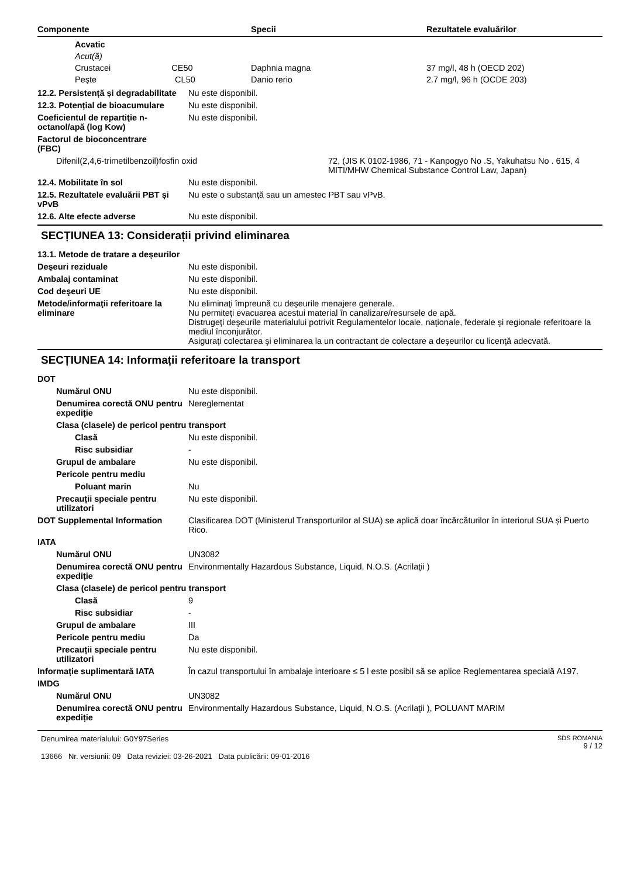| Componente | Specii | Rezultatele evaluărilor |
| --- | --- | --- |
| Acvatic | | |
| Acut(ă) | | |
| Crustacei CE50 | Daphnia magna | 37 mg/l, 48 h (OECD 202) |
| Peşte CL50 | Danio rerio | 2.7 mg/l, 96 h (OCDE 203) |
12.2. Persistență și degradabilitate
Nu este disponibil.
12.3. Potențial de bioacumulare
Nu este disponibil.
Coeficientul de repartiţie n-octanol/apă (log Kow)
Nu este disponibil.
Factorul de bioconcentrare
(FBC)
Difenil(2,4,6-trimetilbenzoil)fosfin oxid 72, (JIS K 0102-1986, 71 - Kanpogyo No .S, Yakuhatsu No . 615, 4
MITI/MHW Chemical Substance Control Law, Japan)
12.4. Mobilitate în sol Nu este disponibil.
12.5. Rezultatele evaluării PBT și vPvB
Nu este o substanţă sau un amestec PBT sau vPvB.
12.6. Alte efecte adverse Nu este disponibil.
SECȚIUNEA 13: Considerații privind eliminarea
13.1. Metode de tratare a deșeurilor
Deşeuri reziduale Nu este disponibil.
Ambalaj contaminat Nu este disponibil.
Cod deşeuri UE Nu este disponibil.
Metode/informaţii referitoare la eliminare
Nu eliminaţi împreună cu deşeurile menajere generale.
Nu permiteţi evacuarea acestui material în canalizare/resursele de apă.
Distrugeţi deşeurile materialului potrivit Regulamentelor locale, naţionale, federale şi regionale referitoare la mediul înconjurător.
Asiguraţi colectarea şi eliminarea la un contractant de colectare a deşeurilor cu licenţă adecvată.
SECȚIUNEA 14: Informații referitoare la transport
DOT
Numărul ONU Nu este disponibil.
Denumirea corectă ONU pentru expediție
Nereglementat
Clasa (clasele) de pericol pentru transport
Clasă Nu este disponibil.
Risc subsidiar -
Grupul de ambalare Nu este disponibil.
Pericole pentru mediu
Poluant marin Nu
Precauții speciale pentru utilizatori
Nu este disponibil.
DOT Supplemental Information Clasificarea DOT (Ministerul Transporturilor al SUA) se aplică doar încărcăturilor în interiorul SUA și Puerto Rico.
IATA
Numărul ONU UN3082
Denumirea corectă ONU pentru expediție
Environmentally Hazardous Substance, Liquid, N.O.S. (Acrilaţii )
Clasa (clasele) de pericol pentru transport
Clasă 9
Risc subsidiar -
Grupul de ambalare III
Pericole pentru mediu Da
Precauții speciale pentru utilizatori
Nu este disponibil.
Informație suplimentară IATA În cazul transportului în ambalaje interioare ≤ 5 l este posibil să se aplice Reglementarea specială A197.
IMDG
Numărul ONU UN3082
Denumirea corectă ONU pentru expediție
Environmentally Hazardous Substance, Liquid, N.O.S. (Acrilaţii ), POLUANT MARIM
Denumirea materialului: G0Y97Series
13666 Nr. versiunii: 09 Data reviziei: 03-26-2021 Data publicării: 09-01-2016
SDS ROMANIA
9 / 12